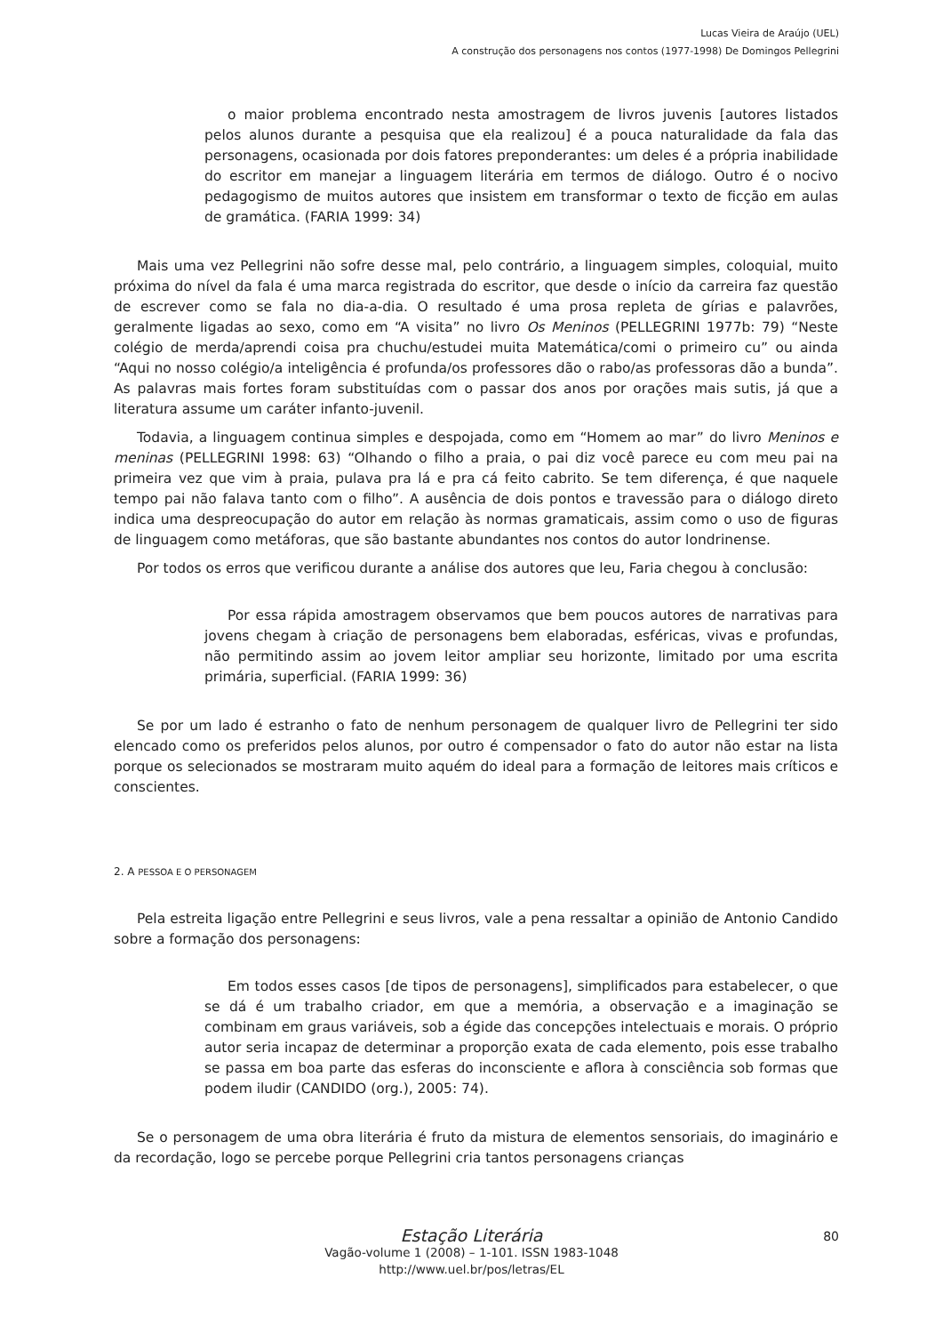Lucas Vieira de Araújo (UEL)
A construção dos personagens nos contos (1977-1998) De Domingos Pellegrini
o maior problema encontrado nesta amostragem de livros juvenis [autores listados pelos alunos durante a pesquisa que ela realizou] é a pouca naturalidade da fala das personagens, ocasionada por dois fatores preponderantes: um deles é a própria inabilidade do escritor em manejar a linguagem literária em termos de diálogo. Outro é o nocivo pedagogismo de muitos autores que insistem em transformar o texto de ficção em aulas de gramática. (FARIA 1999: 34)
Mais uma vez Pellegrini não sofre desse mal, pelo contrário, a linguagem simples, coloquial, muito próxima do nível da fala é uma marca registrada do escritor, que desde o início da carreira faz questão de escrever como se fala no dia-a-dia. O resultado é uma prosa repleta de gírias e palavrões, geralmente ligadas ao sexo, como em “A visita” no livro Os Meninos (PELLEGRINI 1977b: 79) “Neste colégio de merda/aprendi coisa pra chuchu/estudei muita Matemática/comi o primeiro cu” ou ainda “Aqui no nosso colégio/a inteligência é profunda/os professores dão o rabo/as professoras dão a bunda”. As palavras mais fortes foram substituídas com o passar dos anos por orações mais sutis, já que a literatura assume um caráter infanto-juvenil.
Todavia, a linguagem continua simples e despojada, como em “Homem ao mar” do livro Meninos e meninas (PELLEGRINI 1998: 63) “Olhando o filho a praia, o pai diz você parece eu com meu pai na primeira vez que vim à praia, pulava pra lá e pra cá feito cabrito. Se tem diferença, é que naquele tempo pai não falava tanto com o filho”. A ausência de dois pontos e travessão para o diálogo direto indica uma despreocupação do autor em relação às normas gramaticais, assim como o uso de figuras de linguagem como metáforas, que são bastante abundantes nos contos do autor londrinense.
Por todos os erros que verificou durante a análise dos autores que leu, Faria chegou à conclusão:
Por essa rápida amostragem observamos que bem poucos autores de narrativas para jovens chegam à criação de personagens bem elaboradas, esféricas, vivas e profundas, não permitindo assim ao jovem leitor ampliar seu horizonte, limitado por uma escrita primária, superficial. (FARIA 1999: 36)
Se por um lado é estranho o fato de nenhum personagem de qualquer livro de Pellegrini ter sido elencado como os preferidos pelos alunos, por outro é compensador o fato do autor não estar na lista porque os selecionados se mostraram muito aquém do ideal para a formação de leitores mais críticos e conscientes.
2. A PESSOA E O PERSONAGEM
Pela estreita ligação entre Pellegrini e seus livros, vale a pena ressaltar a opinião de Antonio Candido sobre a formação dos personagens:
Em todos esses casos [de tipos de personagens], simplificados para estabelecer, o que se dá é um trabalho criador, em que a memória, a observação e a imaginação se combinam em graus variáveis, sob a égide das concepções intelectuais e morais. O próprio autor seria incapaz de determinar a proporção exata de cada elemento, pois esse trabalho se passa em boa parte das esferas do inconsciente e aflora à consciência sob formas que podem iludir (CANDIDO (org.), 2005: 74).
Se o personagem de uma obra literária é fruto da mistura de elementos sensoriais, do imaginário e da recordação, logo se percebe porque Pellegrini cria tantos personagens crianças
Estação Literária
Vagão-volume 1 (2008) – 1-101. ISSN 1983-1048
http://www.uel.br/pos/letras/EL
80